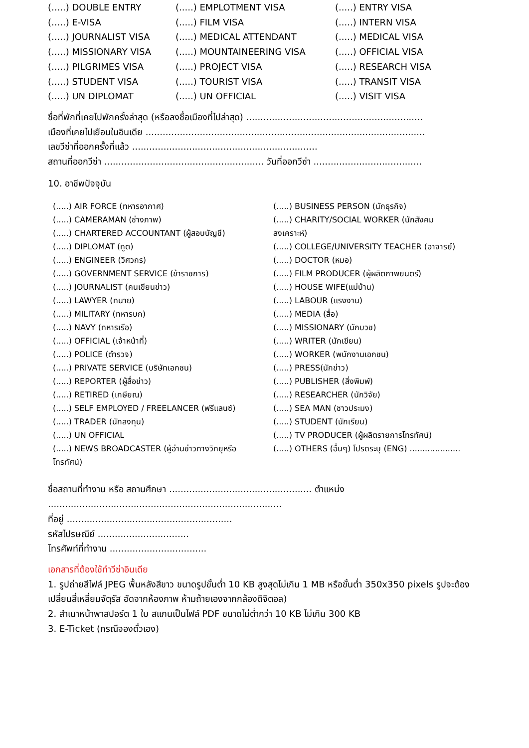(.....) DOUBLE ENTRY
(.....) EMPLOTMENT VISA
(.....) ENTRY VISA
(.....) E-VISA
(.....) FILM VISA
(.....) INTERN VISA
(.....) JOURNALIST VISA
(.....) MEDICAL ATTENDANT
(.....) MEDICAL VISA
(.....) MISSIONARY VISA
(.....) MOUNTAINEERING VISA
(.....) OFFICIAL VISA
(.....) PILGRIMES VISA
(.....) PROJECT VISA
(.....) RESEARCH VISA
(.....) STUDENT VISA
(.....) TOURIST VISA
(.....) TRANSIT VISA
(.....) UN DIPLOMAT
(.....) UN OFFICIAL
(.....) VISIT VISA
ชื่อที่พักที่เคยไปพักครั้งล่าสุด (หรือลงชื่อเมืองที่ไปล่าสุด) ..............................................................
เมืองที่เคยไปเยือนในอินเดีย ..................................................................................................
เลขวีซ่าที่ออกครั้งที่แล้ว .................................................................
สถานที่ออกวีซ่า ........................................................ วันที่ออกวีซ่า ......................................
10. อาชีพปัจจุบัน
(.....) AIR FORCE (ทหารอากาศ)
(.....) BUSINESS PERSON (นักธุรกิจ)
(.....) CAMERAMAN (ช่างภาพ)
(.....) CHARITY/SOCIAL WORKER (นักสังคม
(.....) CHARTERED ACCOUNTANT (ผู้สอบบัญชี)
สงเคราะห์)
(.....) DIPLOMAT (ทูต)
(.....) COLLEGE/UNIVERSITY TEACHER (อาจารย์)
(.....) ENGINEER (วิศวกร)
(.....) DOCTOR (หมอ)
(.....) GOVERNMENT SERVICE (ข้าราชการ)
(.....) FILM PRODUCER (ผู้ผลิตภาพยนตร์)
(.....) JOURNALIST (คนเขียนข่าว)
(.....) HOUSE WIFE(แม่บ้าน)
(.....) LAWYER (ทนาย)
(.....) LABOUR (แรงงาน)
(.....) MILITARY (ทหารบก)
(.....) MEDIA (สื่อ)
(.....) NAVY (ทหารเรือ)
(.....) MISSIONARY (นักบวช)
(.....) OFFICIAL (เจ้าหน้าที่)
(.....) WRITER (นักเขียน)
(.....) POLICE (ตำรวจ)
(.....) WORKER (พนักงานเอกชน)
(.....) PRIVATE SERVICE (บริษัทเอกชน)
(.....) PRESS(นักข่าว)
(.....) REPORTER (ผู้สื่อข่าว)
(.....) PUBLISHER (สิ่งพิมพ์)
(.....) RETIRED (เกษียณ)
(.....) RESEARCHER (นักวิจัย)
(.....) SELF EMPLOYED / FREELANCER (ฟรีแลนซ์)
(.....) SEA MAN (ชาวประมง)
(.....) TRADER (นักลงทุน)
(.....) STUDENT (นักเรียน)
(.....) UN OFFICIAL
(.....) TV PRODUCER (ผู้ผลิตรายการโทรทัศน์)
(.....) NEWS BROADCASTER (ผู้อ่านข่าวทางวิทยุหรือ
โทรทัศน์)
(.....) OTHERS (อื่นๆ) โปรดระบุ (ENG) ....................
ชื่อสถานที่ทำงาน หรือ สถานศึกษา .................................................. ตำแหน่ง ..................................................................................
ที่อยู่ ..........................................................
รหัสไปรษณีย์ ................................
โทรศัพท์ที่ทำงาน ..................................
เอกสารที่ต้องใช้ทำวีซ่าอินเดีย
1. รูปถ่ายสีไฟล์ JPEG พื้นหลังสีขาว ขนาดรูปขั้นต่ำ 10 KB สูงสุดไม่เกิน 1 MB หรือขั้นต่ำ 350x350 pixels รูปจะต้องเปลี่ยนสี่เหลี่ยมจัตุรัส อัดจากห้องภาพ ห้ามถ้ายเองจากกล้องดิจิตอล)
2. สำเนาหน้าพาสปอร์ต 1 ใบ สแกนเป็นไฟล์ PDF ขนาดไม่ต่ำกว่า 10 KB ไม่เกิน 300 KB
3. E-Ticket (กรณีจองตั๋วเอง)